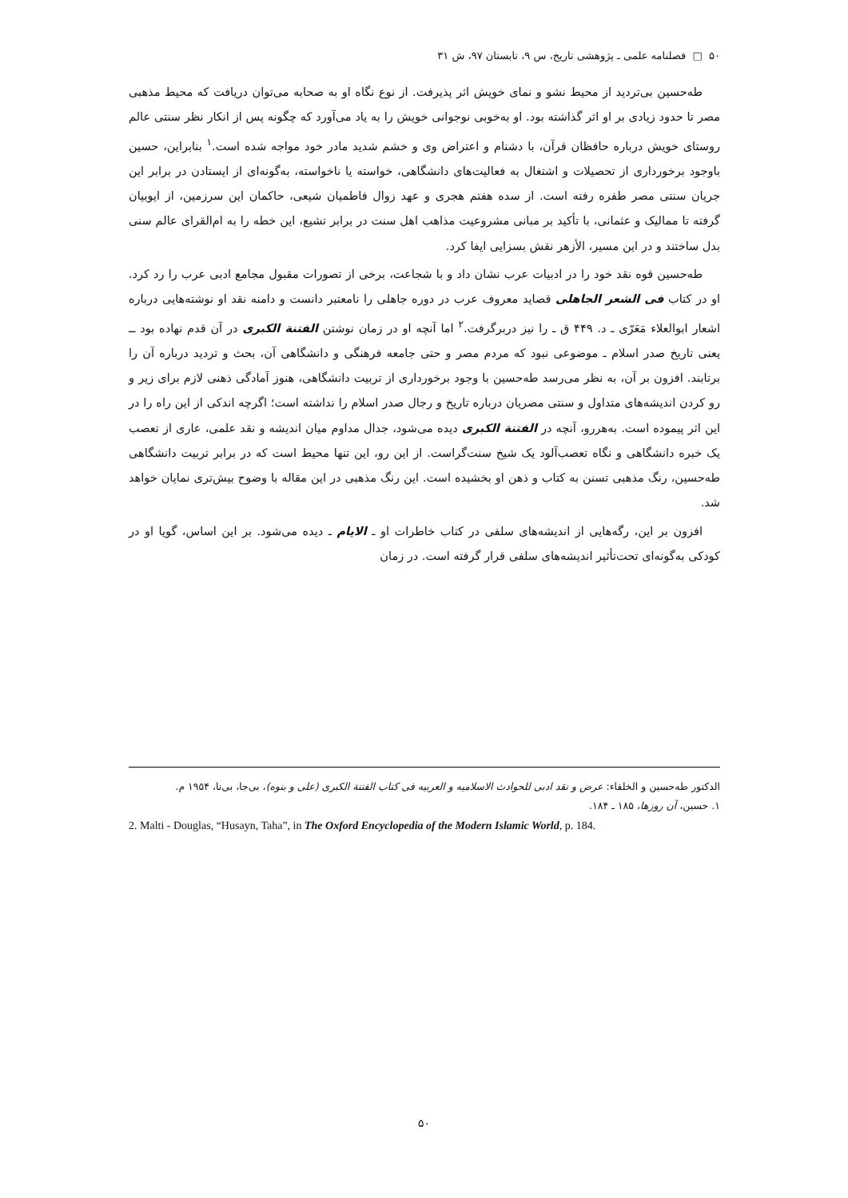۵۰ □ فصلنامه علمی ـ پژوهشی تاریخ، س ۹، تابستان ۹۷، ش ۳۱
طه‌حسین بی‌تردید از محیط نشو و نمای خویش اثر پذیرفت. از نوع نگاه او به صحابه می‌توان دریافت که محیط مذهبی مصر تا حدود زیادی بر او اثر گذاشته بود. او به‌خوبی نوجوانی خویش را به یاد می‌آورد که چگونه پس از انکار نظر سنتی عالم روستای خویش درباره حافظان قرآن، با دشنام و اعتراض وی و خشم شدید مادر خود مواجه شده است.<sup>۱</sup> بنابراین، حسین باوجود برخورداری از تحصیلات و اشتغال به فعالیت‌های دانشگاهی، خواسته یا ناخواسته، به‌گونه‌ای از ایستادن در برابر این جریان سنتی مصر طفره رفته است. از سده هفتم هجری و عهد زوال فاطمیان شیعی، حاکمان این سرزمین، از ایوبیان گرفته تا ممالیک و عثمانی، با تأکید بر مبانی مشروعیت مذاهب اهل سنت در برابر تشیع، این خطه را به ام‌القرای عالم سنی بدل ساختند و در این مسیر، الأزهر نقش بسزایی ایفا کرد.
طه‌حسین قوه نقد خود را در ادبیات عرب نشان داد و با شجاعت، برخی از تصورات مقبول مجامع ادبی عرب را رد کرد. او در کتاب فی الشعر الجاهلی قصاید معروف عرب در دوره جاهلی را نامعتبر دانست و دامنه نقد او نوشته‌هایی درباره اشعار ابوالعلاء مَعَرّی ـ د. ۴۴۹ ق ـ را نیز دربرگرفت.<sup>۲</sup> اما آنچه او در زمان نوشتن الفتنة الکبری در آن قدم نهاده بود ــ یعنی تاریخ صدر اسلام ـ موضوعی نبود که مردم مصر و حتی جامعه فرهنگی و دانشگاهی آن، بحث و تردید درباره آن را برتابند. افزون بر آن، به نظر می‌رسد طه‌حسین با وجود برخورداری از تربیت دانشگاهی، هنوز آمادگی ذهنی لازم برای زیر و رو کردن اندیشه‌های متداول و سنتی مصریان درباره تاریخ و رجال صدر اسلام را نداشته است؛ اگرچه اندکی از این راه را در این اثر پیموده است. به‌هررو، آنچه در الفتنة الکبری دیده می‌شود، جدال مداوم میان اندیشه و نقد علمی، عاری از تعصب یک خبره دانشگاهی و نگاه تعصب‌آلود یک شیخ سنت‌گراست. از این رو، این تنها محیط است که در برابر تربیت دانشگاهی طه‌حسین، رنگ مذهبی تسنن به کتاب و ذهن او بخشیده است. این رنگ مذهبی در این مقاله با وضوح بیش‌تری نمایان خواهد شد.
افزون بر این، رگه‌هایی از اندیشه‌های سلفی در کتاب خاطرات او ـ الایام ـ دیده می‌شود. بر این اساس، گویا او در کودکی به‌گونه‌ای تحت‌تأثیر اندیشه‌های سلفی قرار گرفته است. در زمان
الدکتور طه‌حسین و الخلفاء: عرض و نقد ادبی للحوادث الاسلامیه و العربیه فی کتاب الفتنة الکبری (علی و بنوه)، بی‌جا، بی‌نا، ۱۹۵۴ م.
۱. حسین، آن روزها، ۱۸۵ ـ ۱۸۴.
2. Malti - Douglas, “Husayn, Taha”, in The Oxford Encyclopedia of the Modern Islamic World, p. 184.
۵۰